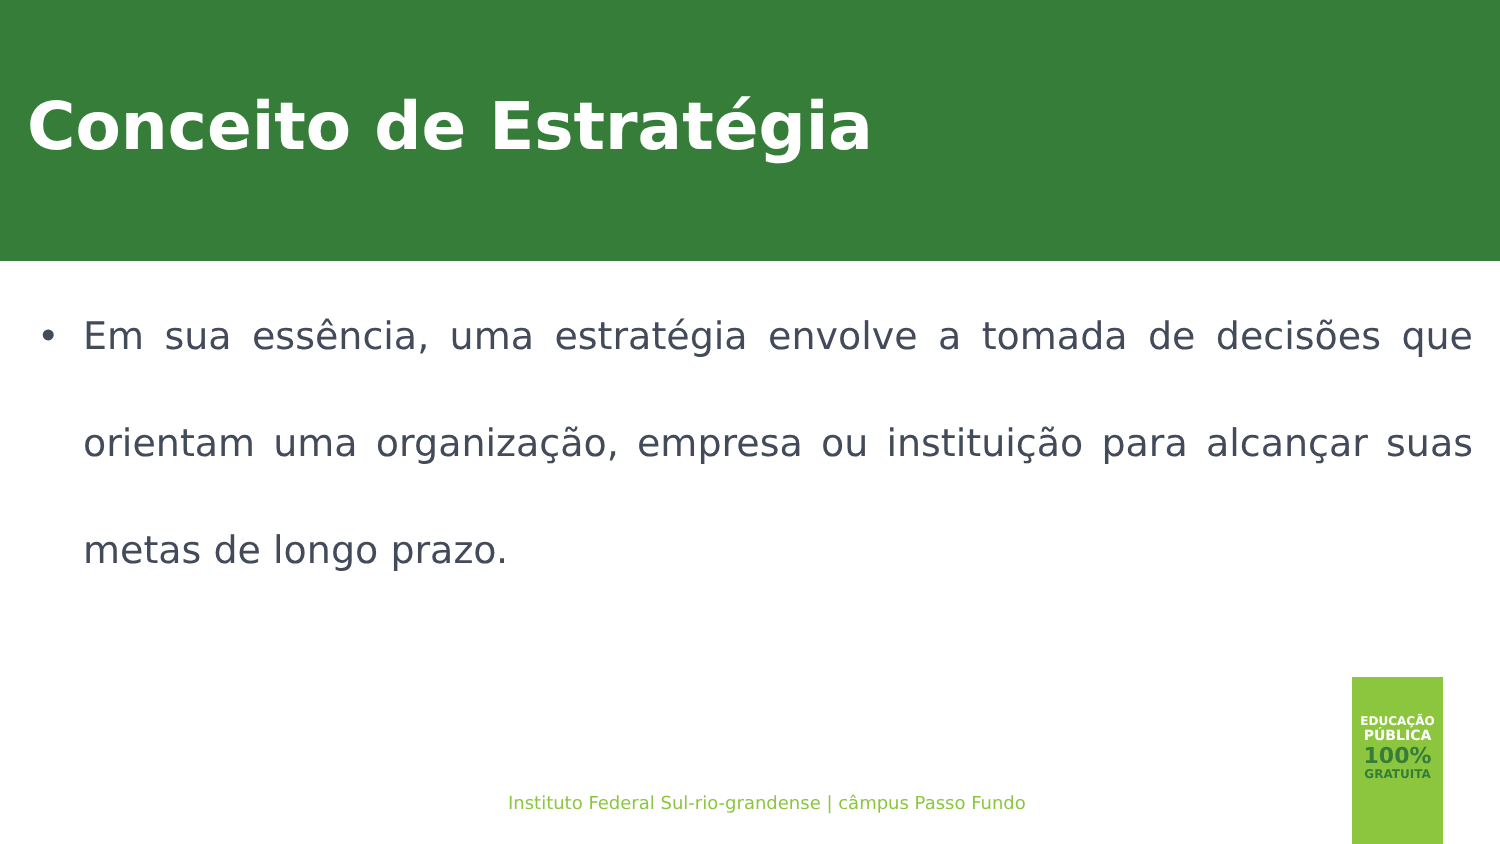Conceito de Estratégia
• Em sua essência, uma estratégia envolve a tomada de decisões que orientam uma organização, empresa ou instituição para alcançar suas metas de longo prazo.
Instituto Federal Sul-rio-grandense | câmpus Passo Fundo
EDUCAÇÃO
PÚBLICA
100%
GRATUITA